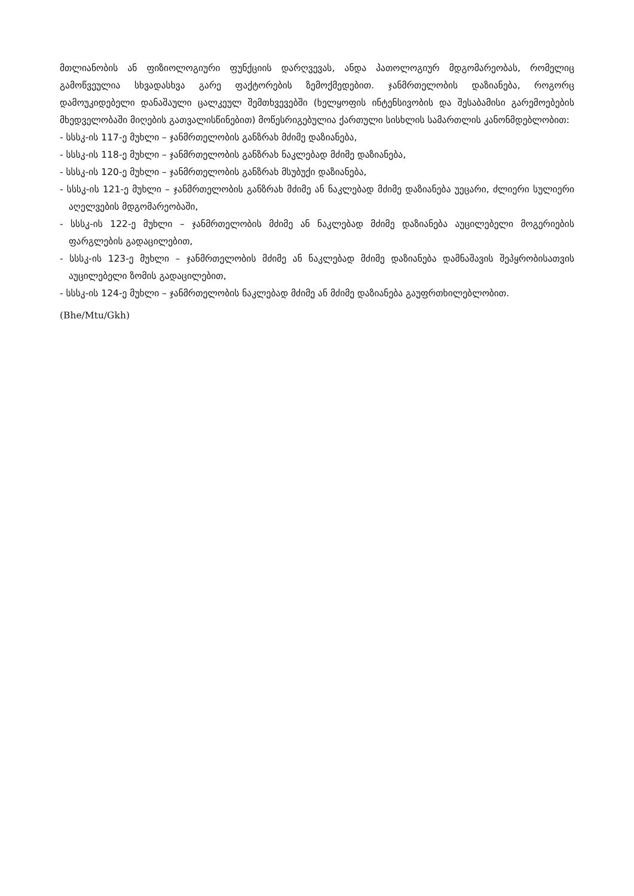მთლიანობის ან ფიზიოლოგიური ფუნქციის დარღვევას, ანდა პათოლოგიურ მდგომარეობას, რომელიც გამოწვეულია სხვადასხვა გარე ფაქტორების ზემოქმედებით. ჯანმრთელობის დაზიანება, როგორც დამოუკიდებელი დანაშაული ცალკეულ შემთხვევებში (ხელყოფის ინტენსივობის და შესაბამისი გარემოებების მხედველობაში მიღების გათვალისწინებით) მოწესრიგებულია ქართული სისხლის სამართლის კანონმდებლობით:
- სსსკ-ის 117-ე მუხლი – ჯანმრთელობის განზრახ მძიმე დაზიანება,
- სსსკ-ის 118-ე მუხლი – ჯანმრთელობის განზრახ ნაკლებად მძიმე დაზიანება,
- სსსკ-ის 120-ე მუხლი – ჯანმრთელობის განზრახ მსუბუქი დაზიანება,
- სსსკ-ის 121-ე მუხლი – ჯანმრთელობის განზრახ მძიმე ან ნაკლებად მძიმე დაზიანება უეცარი, ძლიერი სულიერი აღელვების მდგომარეობაში,
- სსსკ-ის 122-ე მუხლი – ჯანმრთელობის მძიმე ან ნაკლებად მძიმე დაზიანება აუცილებელი მოგერიების ფარგლების გადაცილებით,
- სსსკ-ის 123-ე მუხლი – ჯანმრთელობის მძიმე ან ნაკლებად მძიმე დაზიანება დამნაშავის შეპყრობისათვის აუცილებელი ზომის გადაცილებით,
- სსსკ-ის 124-ე მუხლი – ჯანმრთელობის ნაკლებად მძიმე ან მძიმე დაზიანება გაუფრთხილებლობით.
(Bhe/Mtu/Gkh)